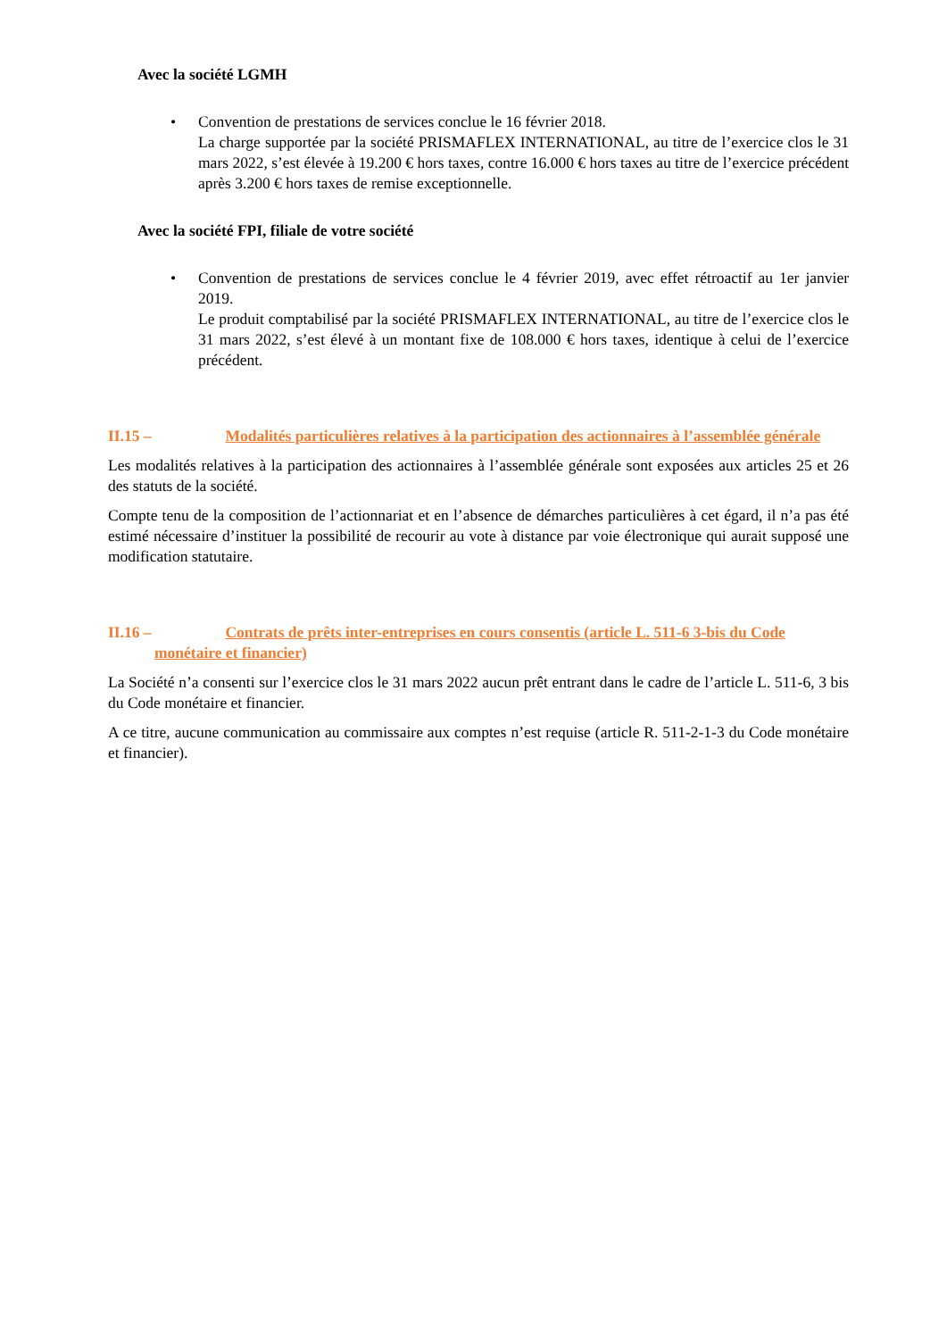Avec la société LGMH
• Convention de prestations de services conclue le 16 février 2018.
La charge supportée par la société PRISMAFLEX INTERNATIONAL, au titre de l’exercice clos le 31 mars 2022, s’est élevée à 19.200 € hors taxes, contre 16.000 € hors taxes au titre de l’exercice précédent après 3.200 € hors taxes de remise exceptionnelle.
Avec la société FPI, filiale de votre société
• Convention de prestations de services conclue le 4 février 2019, avec effet rétroactif au 1er janvier 2019.
Le produit comptabilisé par la société PRISMAFLEX INTERNATIONAL, au titre de l’exercice clos le 31 mars 2022, s’est élevé à un montant fixe de 108.000 € hors taxes, identique à celui de l’exercice précédent.
II.15 – Modalités particulières relatives à la participation des actionnaires à l’assemblée générale
Les modalités relatives à la participation des actionnaires à l’assemblée générale sont exposées aux articles 25 et 26 des statuts de la société.
Compte tenu de la composition de l’actionnariat et en l’absence de démarches particulières à cet égard, il n’a pas été estimé nécessaire d’instituer la possibilité de recourir au vote à distance par voie électronique qui aurait supposé une modification statutaire.
II.16 – Contrats de prêts inter-entreprises en cours consentis (article L. 511-6 3-bis du Code monétaire et financier)
La Société n’a consenti sur l’exercice clos le 31 mars 2022 aucun prêt entrant dans le cadre de l’article L. 511-6, 3 bis du Code monétaire et financier.
A ce titre, aucune communication au commissaire aux comptes n’est requise (article R. 511-2-1-3 du Code monétaire et financier).